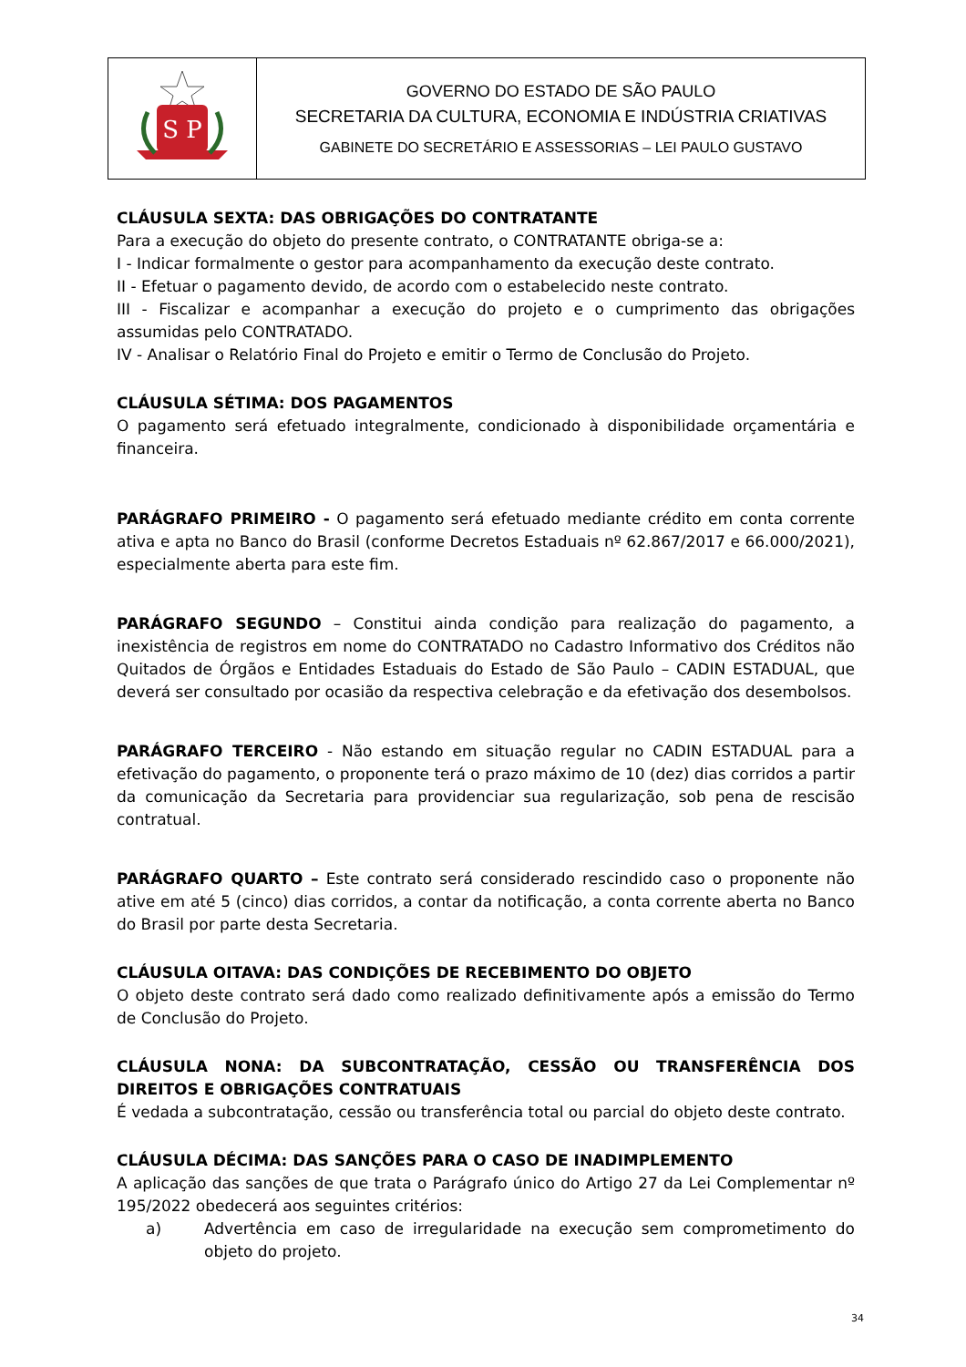| S P | GOVERNO DO ESTADO DE SÃO PAULO SECRETARIA DA CULTURA, ECONOMIA E INDÚSTRIA CRIATIVAS GABINETE DO SECRETÁRIO E ASSESSORIAS – LEI PAULO GUSTAVO |
CLÁUSULA SEXTA: DAS OBRIGAÇÕES DO CONTRATANTE
Para a execução do objeto do presente contrato, o CONTRATANTE obriga-se a:
I - Indicar formalmente o gestor para acompanhamento da execução deste contrato.
II - Efetuar o pagamento devido, de acordo com o estabelecido neste contrato.
III - Fiscalizar e acompanhar a execução do projeto e o cumprimento das obrigações assumidas pelo CONTRATADO.
IV - Analisar o Relatório Final do Projeto e emitir o Termo de Conclusão do Projeto.
CLÁUSULA SÉTIMA: DOS PAGAMENTOS
O pagamento será efetuado integralmente, condicionado à disponibilidade orçamentária e financeira.
PARÁGRAFO PRIMEIRO - O pagamento será efetuado mediante crédito em conta corrente ativa e apta no Banco do Brasil (conforme Decretos Estaduais nº 62.867/2017 e 66.000/2021), especialmente aberta para este fim.
PARÁGRAFO SEGUNDO – Constitui ainda condição para realização do pagamento, a inexistência de registros em nome do CONTRATADO no Cadastro Informativo dos Créditos não Quitados de Órgãos e Entidades Estaduais do Estado de São Paulo – CADIN ESTADUAL, que deverá ser consultado por ocasião da respectiva celebração e da efetivação dos desembolsos.
PARÁGRAFO TERCEIRO - Não estando em situação regular no CADIN ESTADUAL para a efetivação do pagamento, o proponente terá o prazo máximo de 10 (dez) dias corridos a partir da comunicação da Secretaria para providenciar sua regularização, sob pena de rescisão contratual.
PARÁGRAFO QUARTO – Este contrato será considerado rescindido caso o proponente não ative em até 5 (cinco) dias corridos, a contar da notificação, a conta corrente aberta no Banco do Brasil por parte desta Secretaria.
CLÁUSULA OITAVA: DAS CONDIÇÕES DE RECEBIMENTO DO OBJETO
O objeto deste contrato será dado como realizado definitivamente após a emissão do Termo de Conclusão do Projeto.
CLÁUSULA NONA: DA SUBCONTRATAÇÃO, CESSÃO OU TRANSFERÊNCIA DOS DIREITOS E OBRIGAÇÕES CONTRATUAIS
É vedada a subcontratação, cessão ou transferência total ou parcial do objeto deste contrato.
CLÁUSULA DÉCIMA: DAS SANÇÕES PARA O CASO DE INADIMPLEMENTO
A aplicação das sanções de que trata o Parágrafo único do Artigo 27 da Lei Complementar nº 195/2022 obedecerá aos seguintes critérios:
a) Advertência em caso de irregularidade na execução sem comprometimento do objeto do projeto.
34